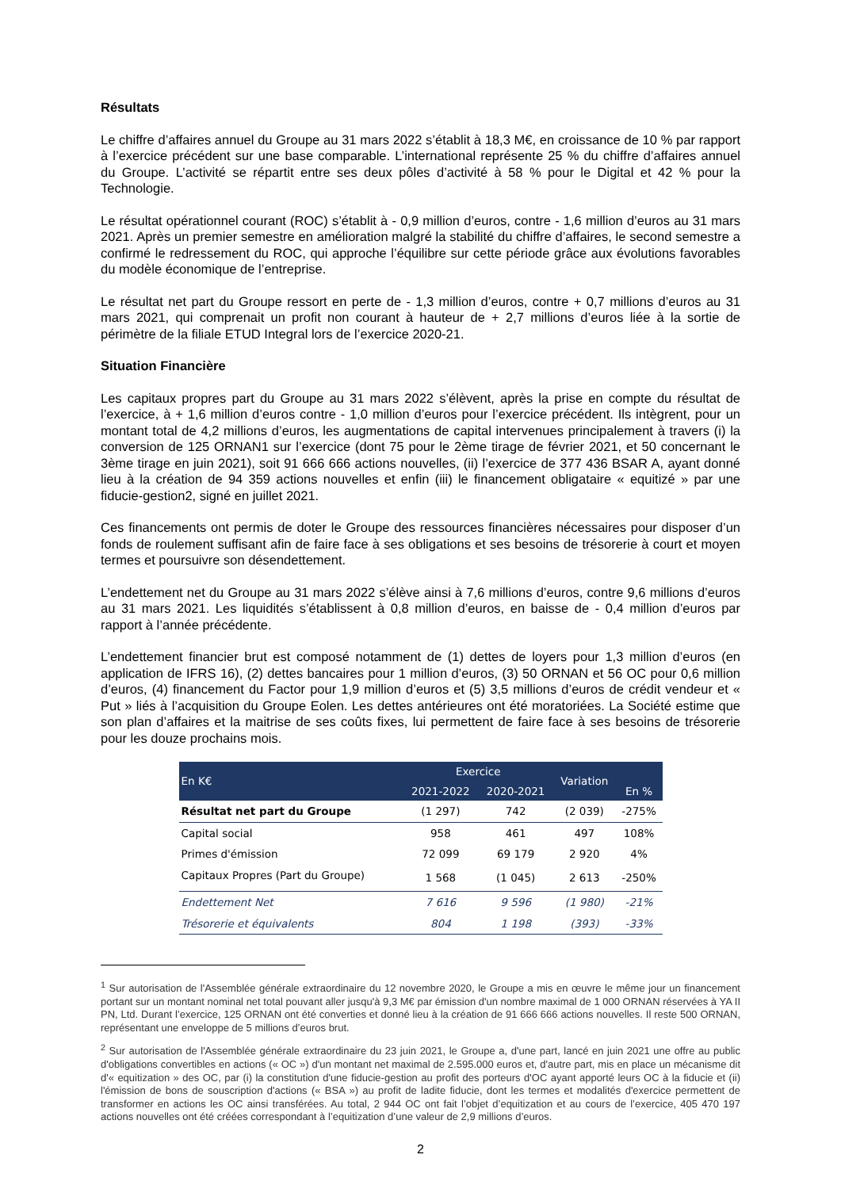Résultats
Le chiffre d’affaires annuel du Groupe au 31 mars 2022 s’établit à 18,3 M€, en croissance de 10 % par rapport à l’exercice précédent sur une base comparable. L’international représente 25 % du chiffre d’affaires annuel du Groupe. L’activité se répartit entre ses deux pôles d’activité à 58 % pour le Digital et 42 % pour la Technologie.
Le résultat opérationnel courant (ROC) s’établit à - 0,9 million d’euros, contre - 1,6 million d’euros au 31 mars 2021. Après un premier semestre en amélioration malgré la stabilité du chiffre d’affaires, le second semestre a confirmé le redressement du ROC, qui approche l’équilibre sur cette période grâce aux évolutions favorables du modèle économique de l’entreprise.
Le résultat net part du Groupe ressort en perte de - 1,3 million d’euros, contre + 0,7 millions d’euros au 31 mars 2021, qui comprenait un profit non courant à hauteur de + 2,7 millions d’euros liée à la sortie de périmètre de la filiale ETUD Integral lors de l’exercice 2020-21.
Situation Financière
Les capitaux propres part du Groupe au 31 mars 2022 s’élèvent, après la prise en compte du résultat de l’exercice, à + 1,6 million d’euros contre - 1,0 million d’euros pour l’exercice précédent. Ils intègrent, pour un montant total de 4,2 millions d’euros, les augmentations de capital intervenues principalement à travers (i) la conversion de 125 ORNAN1 sur l’exercice (dont 75 pour le 2ème tirage de février 2021, et 50 concernant le 3ème tirage en juin 2021), soit 91 666 666 actions nouvelles, (ii) l’exercice de 377 436 BSAR A, ayant donné lieu à la création de 94 359 actions nouvelles et enfin (iii) le financement obligataire « equitizé » par une fiducie-gestion2, signé en juillet 2021.
Ces financements ont permis de doter le Groupe des ressources financières nécessaires pour disposer d’un fonds de roulement suffisant afin de faire face à ses obligations et ses besoins de trésorerie à court et moyen termes et poursuivre son désendettement.
L’endettement net du Groupe au 31 mars 2022 s’élève ainsi à 7,6 millions d’euros, contre 9,6 millions d’euros au 31 mars 2021. Les liquidités s’établissent à 0,8 million d’euros, en baisse de - 0,4 million d’euros par rapport à l’année précédente.
L’endettement financier brut est composé notamment de (1) dettes de loyers pour 1,3 million d’euros (en application de IFRS 16), (2) dettes bancaires pour 1 million d’euros, (3) 50 ORNAN et 56 OC pour 0,6 million d’euros, (4) financement du Factor pour 1,9 million d’euros et (5) 3,5 millions d’euros de crédit vendeur et « Put » liés à l’acquisition du Groupe Eolen. Les dettes antérieures ont été moratoriées. La Société estime que son plan d’affaires et la maitrise de ses coûts fixes, lui permettent de faire face à ses besoins de trésorerie pour les douze prochains mois.
| En K€ | Exercice | | Variation | En % |
| --- | --- | --- | --- | --- |
| | 2021-2022 | 2020-2021 | | |
| Résultat net part du Groupe | (1 297) | 742 | (2 039) | -275% |
| Capital social | 958 | 461 | 497 | 108% |
| Primes d'émission | 72 099 | 69 179 | 2 920 | 4% |
| Capitaux Propres (Part du Groupe) | 1 568 | (1 045) | 2 613 | -250% |
| Endettement Net | 7 616 | 9 596 | (1 980) | -21% |
| Trésorerie et équivalents | 804 | 1 198 | (393) | -33% |
<sup>1</sup> Sur autorisation de l'Assemblée générale extraordinaire du 12 novembre 2020, le Groupe a mis en œuvre le même jour un financement portant sur un montant nominal net total pouvant aller jusqu'à 9,3 M€ par émission d'un nombre maximal de 1 000 ORNAN réservées à YA II PN, Ltd. Durant l’exercice, 125 ORNAN ont été converties et donné lieu à la création de 91 666 666 actions nouvelles. Il reste 500 ORNAN, représentant une enveloppe de 5 millions d’euros brut.
<sup>2</sup> Sur autorisation de l'Assemblée générale extraordinaire du 23 juin 2021, le Groupe a, d'une part, lancé en juin 2021 une offre au public d'obligations convertibles en actions (« OC ») d'un montant net maximal de 2.595.000 euros et, d'autre part, mis en place un mécanisme dit d'« equitization » des OC, par (i) la constitution d'une fiducie-gestion au profit des porteurs d'OC ayant apporté leurs OC à la fiducie et (ii) l'émission de bons de souscription d'actions (« BSA ») au profit de ladite fiducie, dont les termes et modalités d'exercice permettent de transformer en actions les OC ainsi transférées. Au total, 2 944 OC ont fait l’objet d’equitization et au cours de l’exercice, 405 470 197 actions nouvelles ont été créées correspondant à l’equitization d’une valeur de 2,9 millions d’euros.
2